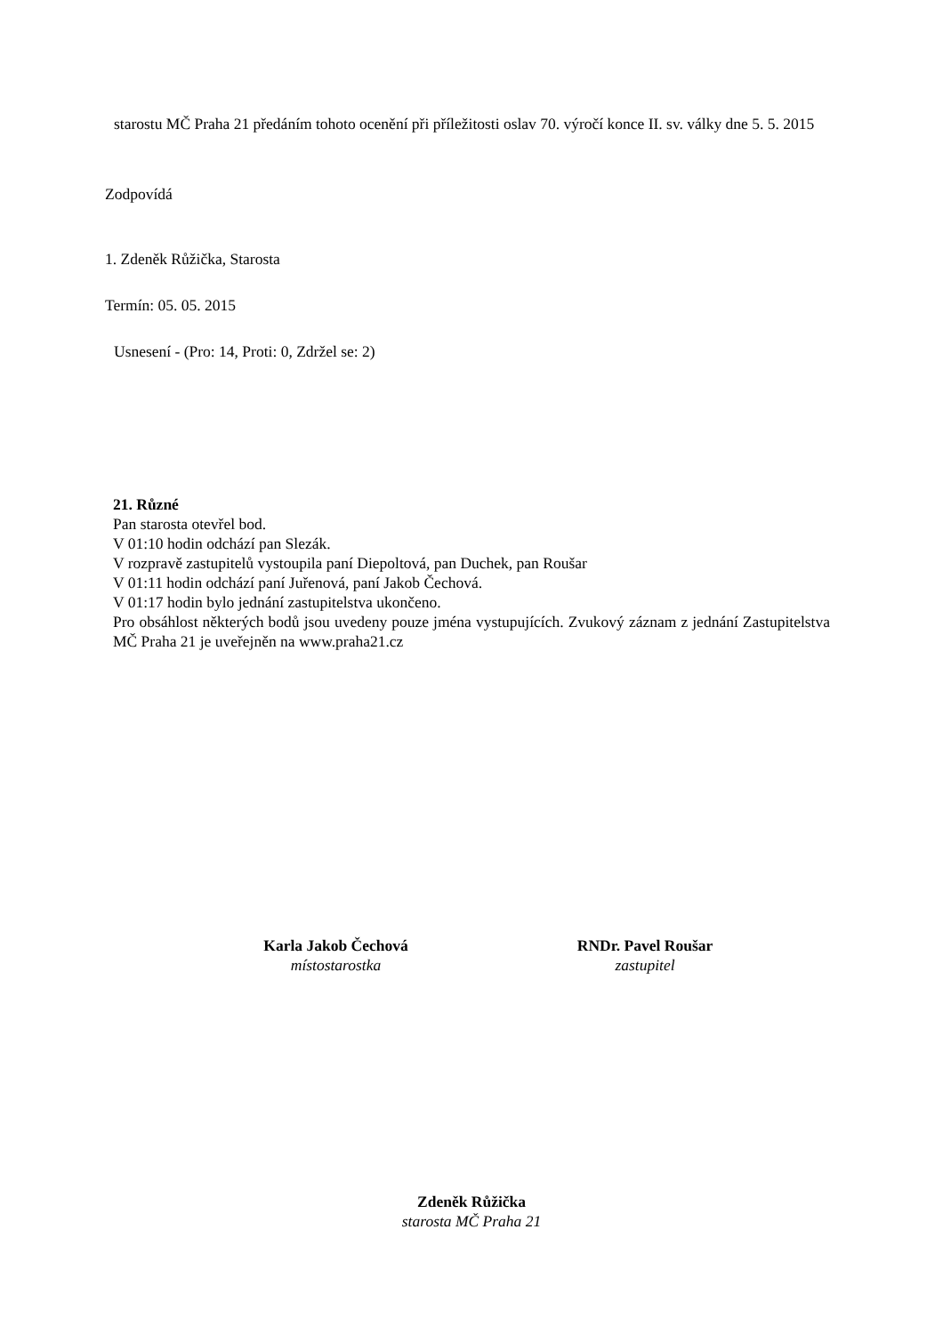starostu MČ Praha 21 předáním tohoto ocenění při příležitosti oslav 70. výročí konce II. sv. války dne 5. 5. 2015
Zodpovídá
1. Zdeněk Růžička, Starosta
Termín: 05. 05. 2015
Usnesení - (Pro: 14, Proti: 0, Zdržel se: 2)
21. Různé
Pan starosta otevřel bod.
V 01:10 hodin odchází pan Slezák.
V rozpravě zastupitelů vystoupila paní Diepoltová, pan Duchek, pan Roušar
V 01:11 hodin odchází paní Juřenová, paní Jakob Čechová.
V 01:17 hodin bylo jednání zastupitelstva ukončeno.
Pro obsáhlost některých bodů jsou uvedeny pouze jména vystupujících. Zvukový záznam z jednání Zastupitelstva MČ Praha 21 je uveřejněn na www.praha21.cz
Karla Jakob Čechová
místostarostka
RNDr. Pavel Roušar
zastupitel
Zdeněk Růžička
starosta MČ Praha 21